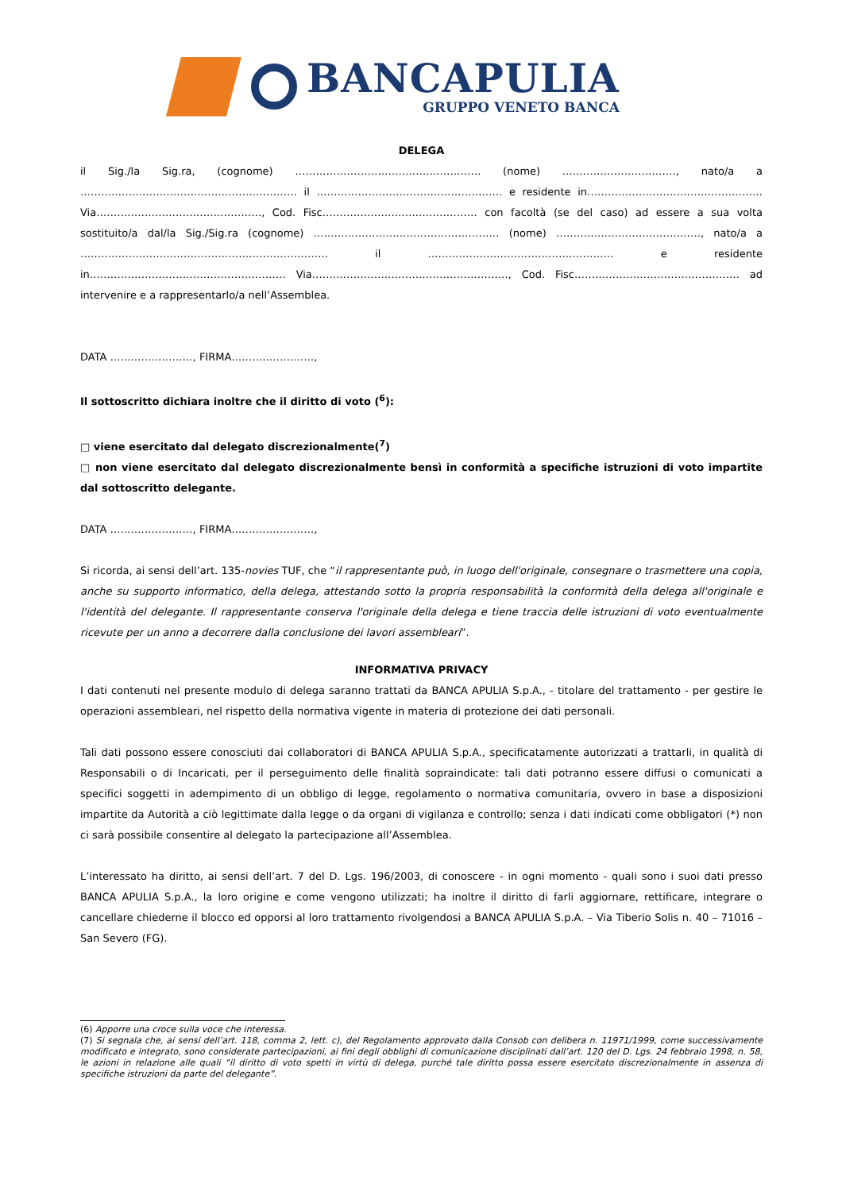BANCAPULIA
GRUPPO VENETO BANCA
DELEGA
il Sig./la Sig.ra, (cognome) ……………………………………………… (nome) ……………………………, nato/a a ……………………………………………………… il ……………………………………………… e residente in…………………………………………… Via…………………………………………, Cod. Fisc……………………………………… con facoltà (se del caso) ad essere a sua volta sostituito/a dal/la Sig./Sig.ra (cognome) ……………………………………………… (nome) ……………………………………, nato/a a ……………………………………………………………… il ……………………………………………… e residente in………………………………………………… Via…………………………………………………, Cod. Fisc………………………………………… ad intervenire e a rappresentarlo/a nell’Assemblea.
DATA ……………………, FIRMA……………………,
Il sottoscritto dichiara inoltre che il diritto di voto (<sup>6</sup>):
□ viene esercitato dal delegato discrezionalmente(<sup>7</sup>)
□ non viene esercitato dal delegato discrezionalmente bensì in conformità a specifiche istruzioni di voto impartite dal sottoscritto delegante.
DATA ……………………, FIRMA……………………,
Si ricorda, ai sensi dell’art. 135-novies TUF, che “il rappresentante può, in luogo dell'originale, consegnare o trasmettere una copia, anche su supporto informatico, della delega, attestando sotto la propria responsabilità la conformità della delega all'originale e l'identità del delegante. Il rappresentante conserva l'originale della delega e tiene traccia delle istruzioni di voto eventualmente ricevute per un anno a decorrere dalla conclusione dei lavori assembleari”.
INFORMATIVA PRIVACY
I dati contenuti nel presente modulo di delega saranno trattati da BANCA APULIA S.p.A., - titolare del trattamento - per gestire le operazioni assembleari, nel rispetto della normativa vigente in materia di protezione dei dati personali.
Tali dati possono essere conosciuti dai collaboratori di BANCA APULIA S.p.A., specificatamente autorizzati a trattarli, in qualità di Responsabili o di Incaricati, per il perseguimento delle finalità sopraindicate: tali dati potranno essere diffusi o comunicati a specifici soggetti in adempimento di un obbligo di legge, regolamento o normativa comunitaria, ovvero in base a disposizioni impartite da Autorità a ciò legittimate dalla legge o da organi di vigilanza e controllo; senza i dati indicati come obbligatori (*) non ci sarà possibile consentire al delegato la partecipazione all’Assemblea.
L’interessato ha diritto, ai sensi dell’art. 7 del D. Lgs. 196/2003, di conoscere - in ogni momento - quali sono i suoi dati presso BANCA APULIA S.p.A., la loro origine e come vengono utilizzati; ha inoltre il diritto di farli aggiornare, rettificare, integrare o cancellare chiederne il blocco ed opporsi al loro trattamento rivolgendosi a BANCA APULIA S.p.A. – Via Tiberio Solis n. 40 – 71016 – San Severo (FG).
(6) Apporre una croce sulla voce che interessa.
(7) Si segnala che, ai sensi dell’art. 118, comma 2, lett. c), del Regolamento approvato dalla Consob con delibera n. 11971/1999, come successivamente modificato e integrato, sono considerate partecipazioni, ai fini degli obblighi di comunicazione disciplinati dall’art. 120 del D. Lgs. 24 febbraio 1998, n. 58, le azioni in relazione alle quali “il diritto di voto spetti in virtù di delega, purché tale diritto possa essere esercitato discrezionalmente in assenza di specifiche istruzioni da parte del delegante”.